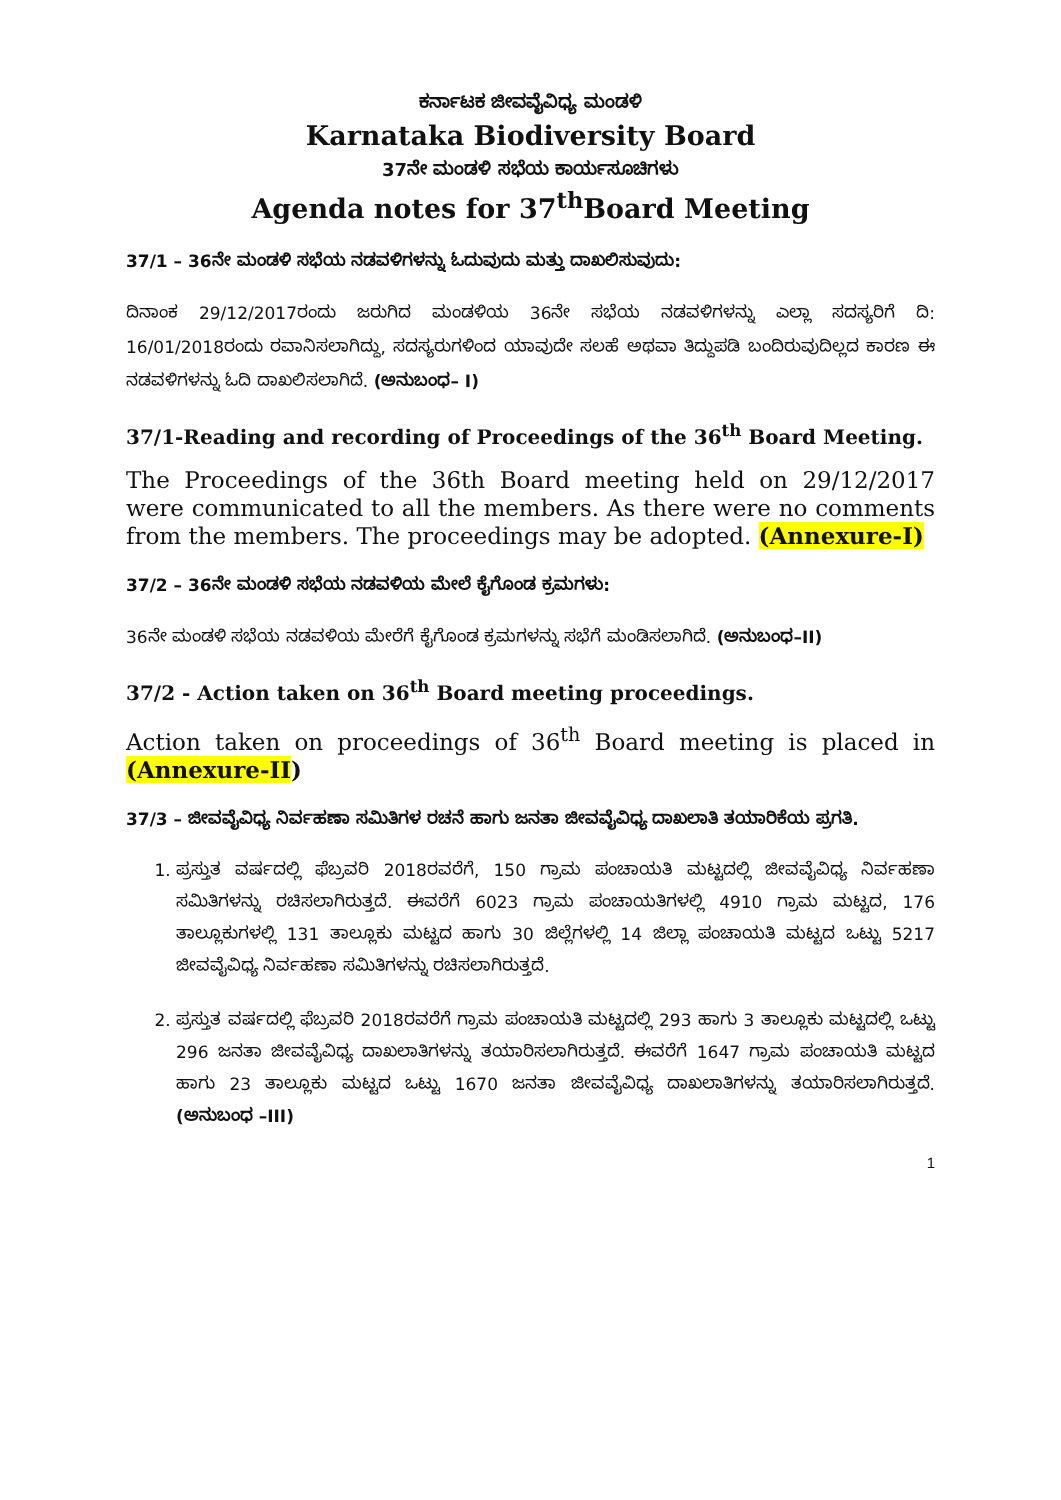ಕರ್ನಾಟಕ ಜೀವವೈವಿಧ್ಯ ಮಂಡಳಿ
Karnataka Biodiversity Board
37ನೇ ಮಂಡಳಿ ಸಭೆಯ ಕಾರ್ಯಸೂಚಿಗಳು
Agenda notes for 37<sup>th</sup>Board Meeting
37/1 – 36ನೇ ಮಂಡಳಿ ಸಭೆಯ ನಡವಳಿಗಳನ್ನು ಓದುವುದು ಮತ್ತು ದಾಖಲಿಸುವುದು:
ದಿನಾಂಕ 29/12/2017ರಂದು ಜರುಗಿದ ಮಂಡಳಿಯ 36ನೇ ಸಭೆಯ ನಡವಳಿಗಳನ್ನು ಎಲ್ಲಾ ಸದಸ್ಯರಿಗೆ ದಿ: 16/01/2018ರಂದು ರವಾನಿಸಲಾಗಿದ್ದು, ಸದಸ್ಯರುಗಳಿಂದ ಯಾವುದೇ ಸಲಹೆ ಅಥವಾ ತಿದ್ದುಪಡಿ ಬಂದಿರುವುದಿಲ್ಲದ ಕಾರಣ ಈ ನಡವಳಿಗಳನ್ನು ಓದಿ ದಾಖಲಿಸಲಾಗಿದೆ. (ಅನುಬಂಧ– I)
37/1-Reading and recording of Proceedings of the 36<sup>th</sup> Board Meeting.
The Proceedings of the 36th Board meeting held on 29/12/2017 were communicated to all the members. As there were no comments from the members. The proceedings may be adopted. (Annexure-I)
37/2 – 36ನೇ ಮಂಡಳಿ ಸಭೆಯ ನಡವಳಿಯ ಮೇಲೆ ಕೈಗೊಂಡ ಕ್ರಮಗಳು:
36ನೇ ಮಂಡಳಿ ಸಭೆಯ ನಡವಳಿಯ ಮೇರೆಗೆ ಕೈಗೊಂಡ ಕ್ರಮಗಳನ್ನು ಸಭೆಗೆ ಮಂಡಿಸಲಾಗಿದೆ. (ಅನುಬಂಧ–II)
37/2 - Action taken on 36<sup>th</sup> Board meeting proceedings.
Action taken on proceedings of 36<sup>th</sup> Board meeting is placed in (Annexure-II)
37/3 – ಜೀವವೈವಿಧ್ಯ ನಿರ್ವಹಣಾ ಸಮಿತಿಗಳ ರಚನೆ ಹಾಗು ಜನತಾ ಜೀವವೈವಿಧ್ಯ ದಾಖಲಾತಿ ತಯಾರಿಕೆಯ ಪ್ರಗತಿ.
1. ಪ್ರಸ್ತುತ ವರ್ಷದಲ್ಲಿ ಫೆಬ್ರವರಿ 2018ರವರೆಗೆ, 150 ಗ್ರಾಮ ಪಂಚಾಯತಿ ಮಟ್ಟದಲ್ಲಿ ಜೀವವೈವಿಧ್ಯ ನಿರ್ವಹಣಾ ಸಮಿತಿಗಳನ್ನು ರಚಿಸಲಾಗಿರುತ್ತದೆ. ಈವರೆಗೆ 6023 ಗ್ರಾಮ ಪಂಚಾಯತಿಗಳಲ್ಲಿ 4910 ಗ್ರಾಮ ಮಟ್ಟದ, 176 ತಾಲ್ಲೂಕುಗಳಲ್ಲಿ 131 ತಾಲ್ಲೂಕು ಮಟ್ಟದ ಹಾಗು 30 ಜಿಲ್ಲೆಗಳಲ್ಲಿ 14 ಜಿಲ್ಲಾ ಪಂಚಾಯತಿ ಮಟ್ಟದ ಒಟ್ಟು 5217 ಜೀವವೈವಿಧ್ಯ ನಿರ್ವಹಣಾ ಸಮಿತಿಗಳನ್ನು ರಚಿಸಲಾಗಿರುತ್ತದೆ.
2. ಪ್ರಸ್ತುತ ವರ್ಷದಲ್ಲಿ ಫೆಬ್ರವರಿ 2018ರವರೆಗೆ ಗ್ರಾಮ ಪಂಚಾಯತಿ ಮಟ್ಟದಲ್ಲಿ 293 ಹಾಗು 3 ತಾಲ್ಲೂಕು ಮಟ್ಟದಲ್ಲಿ ಒಟ್ಟು 296 ಜನತಾ ಜೀವವೈವಿಧ್ಯ ದಾಖಲಾತಿಗಳನ್ನು ತಯಾರಿಸಲಾಗಿರುತ್ತದೆ. ಈವರೆಗೆ 1647 ಗ್ರಾಮ ಪಂಚಾಯತಿ ಮಟ್ಟದ ಹಾಗು 23 ತಾಲ್ಲೂಕು ಮಟ್ಟದ ಒಟ್ಟು 1670 ಜನತಾ ಜೀವವೈವಿಧ್ಯ ದಾಖಲಾತಿಗಳನ್ನು ತಯಾರಿಸಲಾಗಿರುತ್ತದೆ. (ಅನುಬಂಧ –III)
1